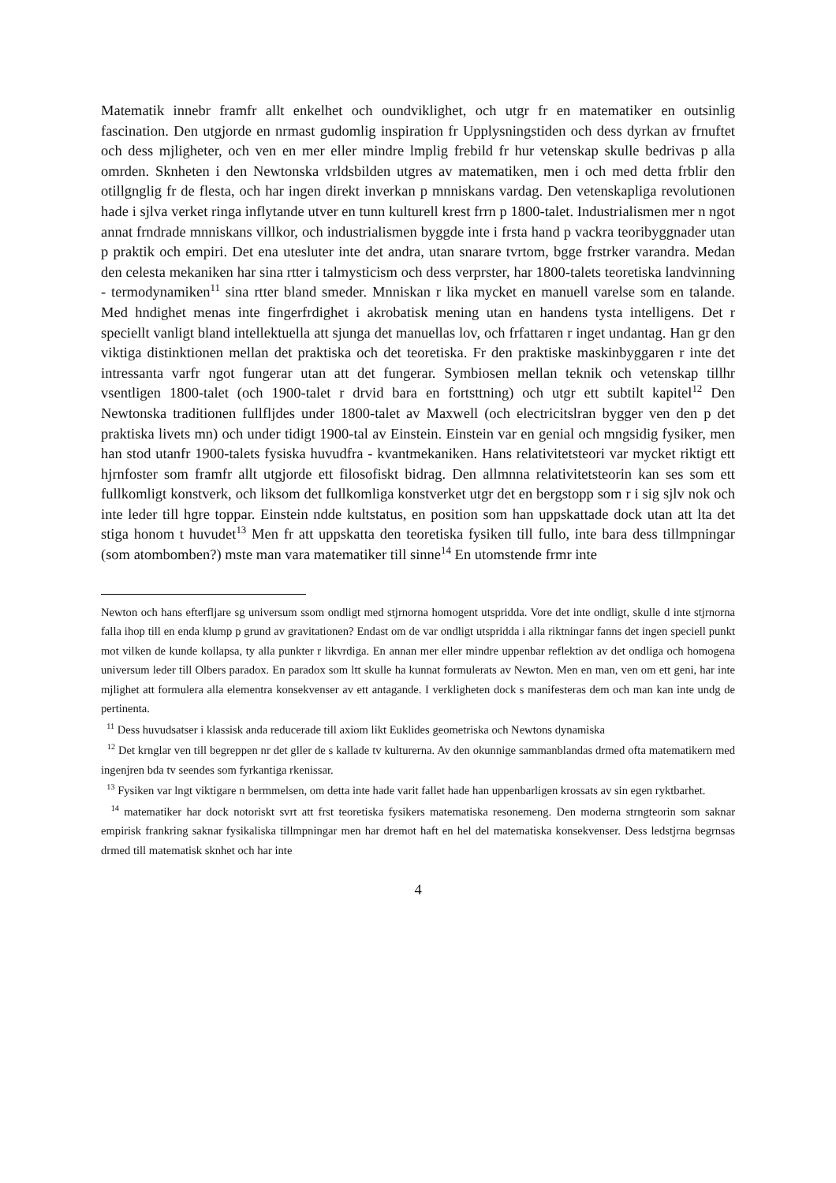Matematik innebr framfr allt enkelhet och oundviklighet, och utgr fr en matematiker en outsinlig fascination. Den utgjorde en nrmast gudomlig inspiration fr Upplysningstiden och dess dyrkan av frnuftet och dess mjligheter, och ven en mer eller mindre lmplig frebild fr hur vetenskap skulle bedrivas p alla omrden. Sknheten i den Newtonska vrldsbilden utgres av matematiken, men i och med detta frblir den otillgnglig fr de flesta, och har ingen direkt inverkan p mnniskans vardag. Den vetenskapliga revolutionen hade i sjlva verket ringa inflytande utver en tunn kulturell krest frrn p 1800-talet. Industrialismen mer n ngot annat frndrade mnniskans villkor, och industrialismen byggde inte i frsta hand p vackra teoribyggnader utan p praktik och empiri. Det ena utesluter inte det andra, utan snarare tvrtom, bgge frstrker varandra. Medan den celesta mekaniken har sina rtter i talmysticism och dess verprster, har 1800-talets teoretiska landvinning - termodynamiken<sup>11</sup> sina rtter bland smeder. Mnniskan r lika mycket en manuell varelse som en talande. Med hndighet menas inte fingerfrdighet i akrobatisk mening utan en handens tysta intelligens. Det r speciellt vanligt bland intellektuella att sjunga det manuellas lov, och frfattaren r inget undantag. Han gr den viktiga distinktionen mellan det praktiska och det teoretiska. Fr den praktiske maskinbyggaren r inte det intressanta varfr ngot fungerar utan att det fungerar. Symbiosen mellan teknik och vetenskap tillhr vsentligen 1800-talet (och 1900-talet r drvid bara en fortsttning) och utgr ett subtilt kapitel<sup>12</sup> Den Newtonska traditionen fullfljdes under 1800-talet av Maxwell (och electricitslran bygger ven den p det praktiska livets mn) och under tidigt 1900-tal av Einstein. Einstein var en genial och mngsidig fysiker, men han stod utanfr 1900-talets fysiska huvudfra - kvantmekaniken. Hans relativitetsteori var mycket riktigt ett hjrnfoster som framfr allt utgjorde ett filosofiskt bidrag. Den allmnna relativitetsteorin kan ses som ett fullkomligt konstverk, och liksom det fullkomliga konstverket utgr det en bergstopp som r i sig sjlv nok och inte leder till hgre toppar. Einstein ndde kultstatus, en position som han uppskattade dock utan att lta det stiga honom t huvudet<sup>13</sup> Men fr att uppskatta den teoretiska fysiken till fullo, inte bara dess tillmpningar (som atombomben?) mste man vara matematiker till sinne<sup>14</sup> En utomstende frmr inte
Newton och hans efterfljare sg universum ssom ondligt med stjrnorna homogent utspridda. Vore det inte ondligt, skulle d inte stjrnorna falla ihop till en enda klump p grund av gravitationen? Endast om de var ondligt utspridda i alla riktningar fanns det ingen speciell punkt mot vilken de kunde kollapsa, ty alla punkter r likvrdiga. En annan mer eller mindre uppenbar reflektion av det ondliga och homogena universum leder till Olbers paradox. En paradox som ltt skulle ha kunnat formulerats av Newton. Men en man, ven om ett geni, har inte mjlighet att formulera alla elementra konsekvenser av ett antagande. I verkligheten dock s manifesteras dem och man kan inte undg de pertinenta.
<sup>11</sup> Dess huvudsatser i klassisk anda reducerade till axiom likt Euklides geometriska och Newtons dynamiska
<sup>12</sup> Det krnglar ven till begreppen nr det gller de s kallade tv kulturerna. Av den okunnige sammanblandas drmed ofta matematikern med ingenjren bda tv seendes som fyrkantiga rkenissar.
<sup>13</sup> Fysiken var lngt viktigare n bermmelsen, om detta inte hade varit fallet hade han uppenbarligen krossats av sin egen ryktbarhet.
<sup>14</sup> matematiker har dock notoriskt svrt att frst teoretiska fysikers matematiska resonemeng. Den moderna strngteorin som saknar empirisk frankring saknar fysikaliska tillmpningar men har dremot haft en hel del matematiska konsekvenser. Dess ledstjrna begrnsas drmed till matematisk sknhet och har inte
4